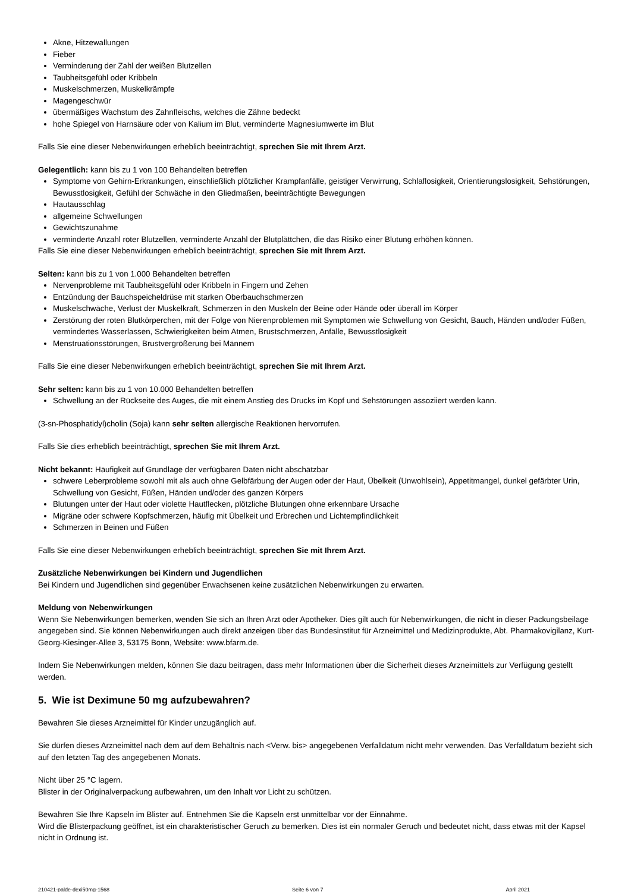Akne, Hitzewallungen
Fieber
Verminderung der Zahl der weißen Blutzellen
Taubheitsgefühl oder Kribbeln
Muskelschmerzen, Muskelkrämpfe
Magengeschwür
übermäßiges Wachstum des Zahnfleischs, welches die Zähne bedeckt
hohe Spiegel von Harnsäure oder von Kalium im Blut, verminderte Magnesiumwerte im Blut
Falls Sie eine dieser Nebenwirkungen erheblich beeinträchtigt, sprechen Sie mit Ihrem Arzt.
Gelegentlich: kann bis zu 1 von 100 Behandelten betreffen
Symptome von Gehirn-Erkrankungen, einschließlich plötzlicher Krampfanfälle, geistiger Verwirrung, Schlaflosigkeit, Orientierungslosigkeit, Sehstörungen, Bewusstlosigkeit, Gefühl der Schwäche in den Gliedmaßen, beeinträchtigte Bewegungen
Hautausschlag
allgemeine Schwellungen
Gewichtszunahme
verminderte Anzahl roter Blutzellen, verminderte Anzahl der Blutplättchen, die das Risiko einer Blutung erhöhen können.
Falls Sie eine dieser Nebenwirkungen erheblich beeinträchtigt, sprechen Sie mit Ihrem Arzt.
Selten: kann bis zu 1 von 1.000 Behandelten betreffen
Nervenprobleme mit Taubheitsgefühl oder Kribbeln in Fingern und Zehen
Entzündung der Bauchspeicheldrüse mit starken Oberbauchschmerzen
Muskelschwäche, Verlust der Muskelkraft, Schmerzen in den Muskeln der Beine oder Hände oder überall im Körper
Zerstörung der roten Blutkörperchen, mit der Folge von Nierenproblemen mit Symptomen wie Schwellung von Gesicht, Bauch, Händen und/oder Füßen, vermindertes Wasserlassen, Schwierigkeiten beim Atmen, Brustschmerzen, Anfälle, Bewusstlosigkeit
Menstruationsstörungen, Brustvergrößerung bei Männern
Falls Sie eine dieser Nebenwirkungen erheblich beeinträchtigt, sprechen Sie mit Ihrem Arzt.
Sehr selten: kann bis zu 1 von 10.000 Behandelten betreffen
Schwellung an der Rückseite des Auges, die mit einem Anstieg des Drucks im Kopf und Sehstörungen assoziiert werden kann.
(3-sn-Phosphatidyl)cholin (Soja) kann sehr selten allergische Reaktionen hervorrufen.
Falls Sie dies erheblich beeinträchtigt, sprechen Sie mit Ihrem Arzt.
Nicht bekannt: Häufigkeit auf Grundlage der verfügbaren Daten nicht abschätzbar
schwere Leberprobleme sowohl mit als auch ohne Gelbfärbung der Augen oder der Haut, Übelkeit (Unwohlsein), Appetitmangel, dunkel gefärbter Urin, Schwellung von Gesicht, Füßen, Händen und/oder des ganzen Körpers
Blutungen unter der Haut oder violette Hautflecken, plötzliche Blutungen ohne erkennbare Ursache
Migräne oder schwere Kopfschmerzen, häufig mit Übelkeit und Erbrechen und Lichtempfindlichkeit
Schmerzen in Beinen und Füßen
Falls Sie eine dieser Nebenwirkungen erheblich beeinträchtigt, sprechen Sie mit Ihrem Arzt.
Zusätzliche Nebenwirkungen bei Kindern und Jugendlichen
Bei Kindern und Jugendlichen sind gegenüber Erwachsenen keine zusätzlichen Nebenwirkungen zu erwarten.
Meldung von Nebenwirkungen
Wenn Sie Nebenwirkungen bemerken, wenden Sie sich an Ihren Arzt oder Apotheker. Dies gilt auch für Nebenwirkungen, die nicht in dieser Packungsbeilage angegeben sind. Sie können Nebenwirkungen auch direkt anzeigen über das Bundesinstitut für Arzneimittel und Medizinprodukte, Abt. Pharmakovigilanz, Kurt-Georg-Kiesinger-Allee 3, 53175 Bonn, Website: www.bfarm.de.
Indem Sie Nebenwirkungen melden, können Sie dazu beitragen, dass mehr Informationen über die Sicherheit dieses Arzneimittels zur Verfügung gestellt werden.
5. Wie ist Deximune 50 mg aufzubewahren?
Bewahren Sie dieses Arzneimittel für Kinder unzugänglich auf.
Sie dürfen dieses Arzneimittel nach dem auf dem Behältnis nach <Verw. bis> angegebenen Verfalldatum nicht mehr verwenden. Das Verfalldatum bezieht sich auf den letzten Tag des angegebenen Monats.
Nicht über 25 °C lagern.
Blister in der Originalverpackung aufbewahren, um den Inhalt vor Licht zu schützen.
Bewahren Sie Ihre Kapseln im Blister auf. Entnehmen Sie die Kapseln erst unmittelbar vor der Einnahme.
Wird die Blisterpackung geöffnet, ist ein charakteristischer Geruch zu bemerken. Dies ist ein normaler Geruch und bedeutet nicht, dass etwas mit der Kapsel nicht in Ordnung ist.
210421-palde-dexi50mg-1568 Seite 6 von 7 April 2021